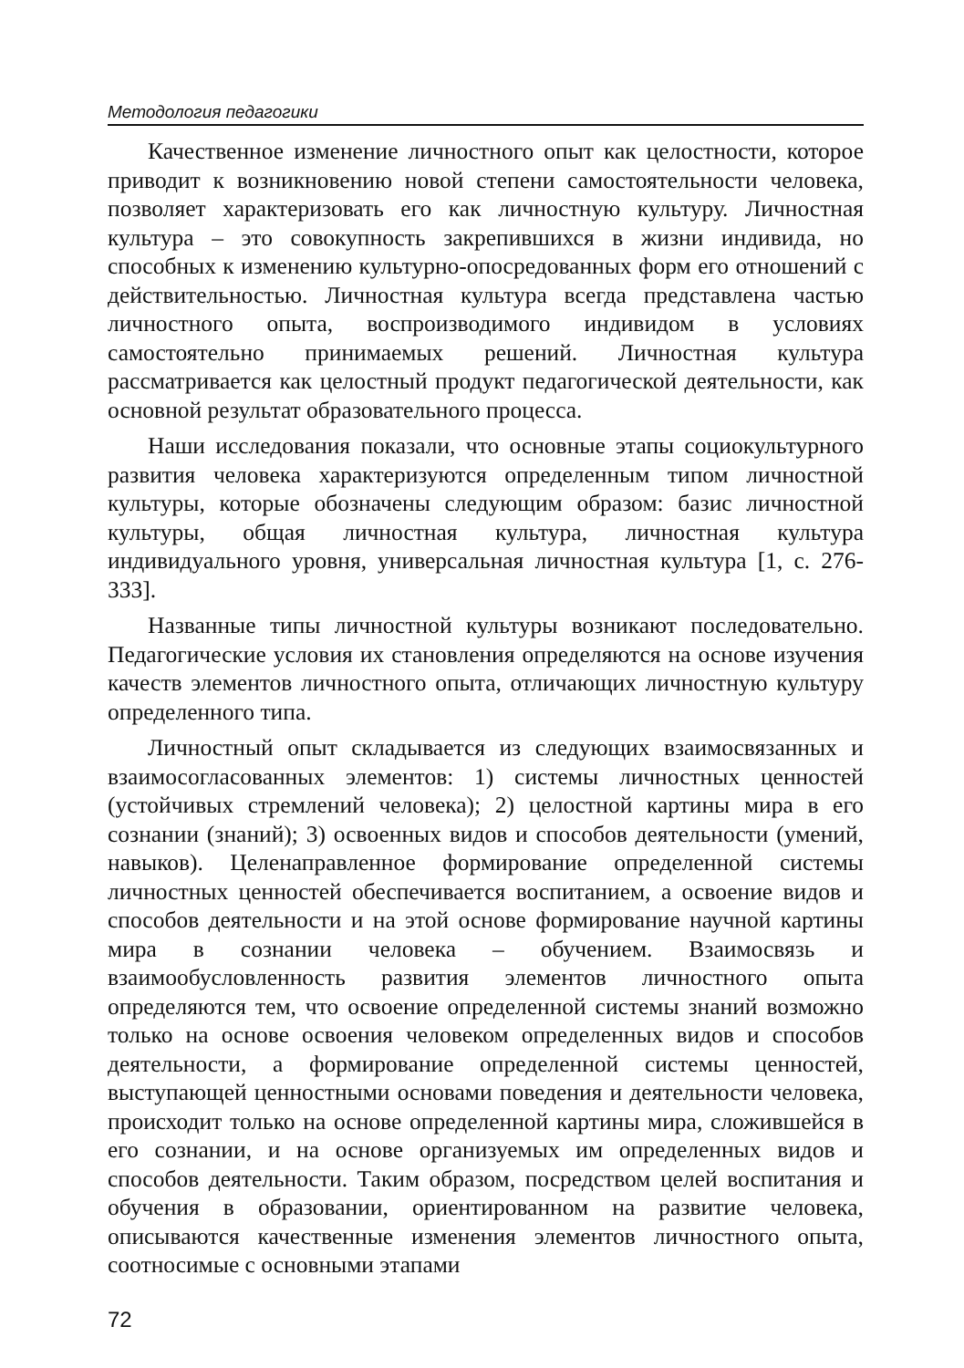Методология педагогики
Качественное изменение личностного опыт как целостности, которое приводит к возникновению новой степени самостоятельности человека, позволяет характеризовать его как личностную культуру. Личностная культура – это совокупность закрепившихся в жизни индивида, но способных к изменению культурно-опосредованных форм его отношений с действительностью. Личностная культура всегда представлена частью личностного опыта, воспроизводимого индивидом в условиях самостоятельно принимаемых решений. Личностная культура рассматривается как целостный продукт педагогической деятельности, как основной результат образовательного процесса.
Наши исследования показали, что основные этапы социокультурного развития человека характеризуются определенным типом личностной культуры, которые обозначены следующим образом: базис личностной культуры, общая личностная культура, личностная культура индивидуального уровня, универсальная личностная культура [1, с. 276-333].
Названные типы личностной культуры возникают последовательно. Педагогические условия их становления определяются на основе изучения качеств элементов личностного опыта, отличающих личностную культуру определенного типа.
Личностный опыт складывается из следующих взаимосвязанных и взаимосогласованных элементов: 1) системы личностных ценностей (устойчивых стремлений человека); 2) целостной картины мира в его сознании (знаний); 3) освоенных видов и способов деятельности (умений, навыков). Целенаправленное формирование определенной системы личностных ценностей обеспечивается воспитанием, а освоение видов и способов деятельности и на этой основе формирование научной картины мира в сознании человека – обучением. Взаимосвязь и взаимообусловленность развития элементов личностного опыта определяются тем, что освоение определенной системы знаний возможно только на основе освоения человеком определенных видов и способов деятельности, а формирование определенной системы ценностей, выступающей ценностными основами поведения и деятельности человека, происходит только на основе определенной картины мира, сложившейся в его сознании, и на основе организуемых им определенных видов и способов деятельности. Таким образом, посредством целей воспитания и обучения в образовании, ориентированном на развитие человека, описываются качественные изменения элементов личностного опыта, соотносимые с основными этапами
72